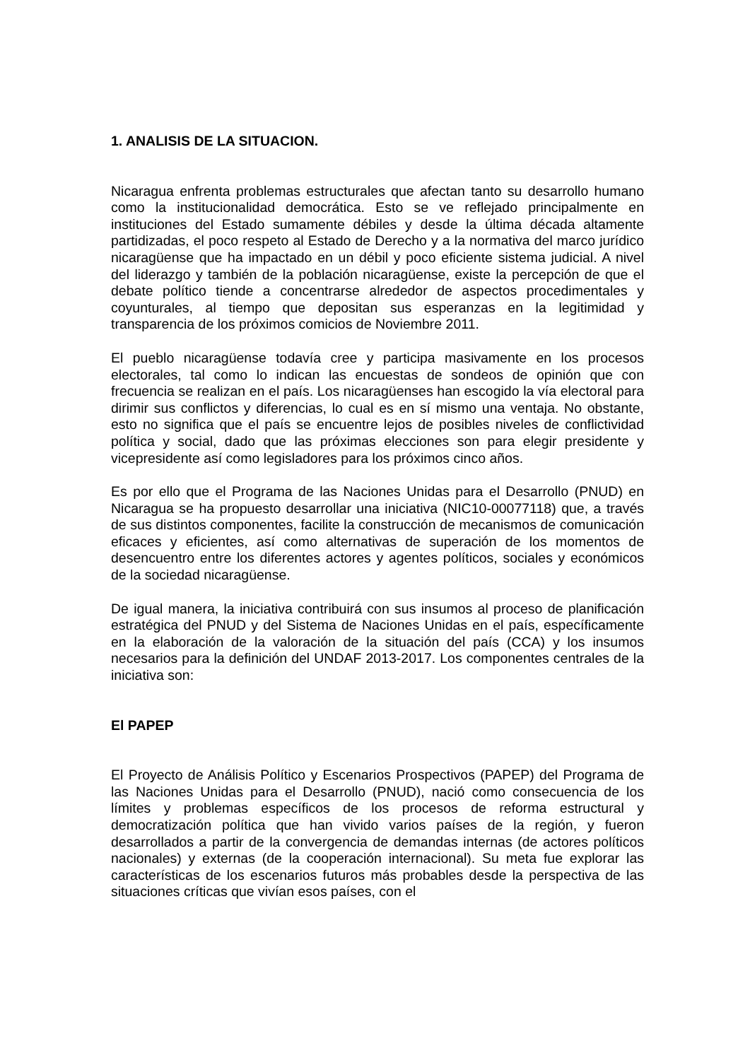1. ANALISIS DE LA SITUACION.
Nicaragua enfrenta problemas estructurales que afectan tanto su desarrollo humano como la institucionalidad democrática. Esto se ve reflejado principalmente en instituciones del Estado sumamente débiles y desde la última década altamente partidizadas, el poco respeto al Estado de Derecho y a la normativa del marco jurídico nicaragüense que ha impactado en un débil y poco eficiente sistema judicial. A nivel del liderazgo y también de la población nicaragüense, existe la percepción de que el debate político tiende a concentrarse alrededor de aspectos procedimentales y coyunturales, al tiempo que depositan sus esperanzas en la legitimidad y transparencia de los próximos comicios de Noviembre 2011.
El pueblo nicaragüense todavía cree y participa masivamente en los procesos electorales, tal como lo indican las encuestas de sondeos de opinión que con frecuencia se realizan en el país. Los nicaragüenses han escogido la vía electoral para dirimir sus conflictos y diferencias, lo cual es en sí mismo una ventaja. No obstante, esto no significa que el país se encuentre lejos de posibles niveles de conflictividad política y social, dado que las próximas elecciones son para elegir presidente y vicepresidente así como legisladores para los próximos cinco años.
Es por ello que el Programa de las Naciones Unidas para el Desarrollo (PNUD) en Nicaragua se ha propuesto desarrollar una iniciativa (NIC10-00077118) que, a través de sus distintos componentes, facilite la construcción de mecanismos de comunicación eficaces y eficientes, así como alternativas de superación de los momentos de desencuentro entre los diferentes actores y agentes políticos, sociales y económicos de la sociedad nicaragüense.
De igual manera, la iniciativa contribuirá con sus insumos al proceso de planificación estratégica del PNUD y del Sistema de Naciones Unidas en el país, específicamente en la elaboración de la valoración de la situación del país (CCA) y los insumos necesarios para la definición del UNDAF 2013-2017. Los componentes centrales de la iniciativa son:
El PAPEP
El Proyecto de Análisis Político y Escenarios Prospectivos (PAPEP) del Programa de las Naciones Unidas para el Desarrollo (PNUD), nació como consecuencia de los límites y problemas específicos de los procesos de reforma estructural y democratización política que han vivido varios países de la región, y fueron desarrollados a partir de la convergencia de demandas internas (de actores políticos nacionales) y externas (de la cooperación internacional). Su meta fue explorar las características de los escenarios futuros más probables desde la perspectiva de las situaciones críticas que vivían esos países, con el